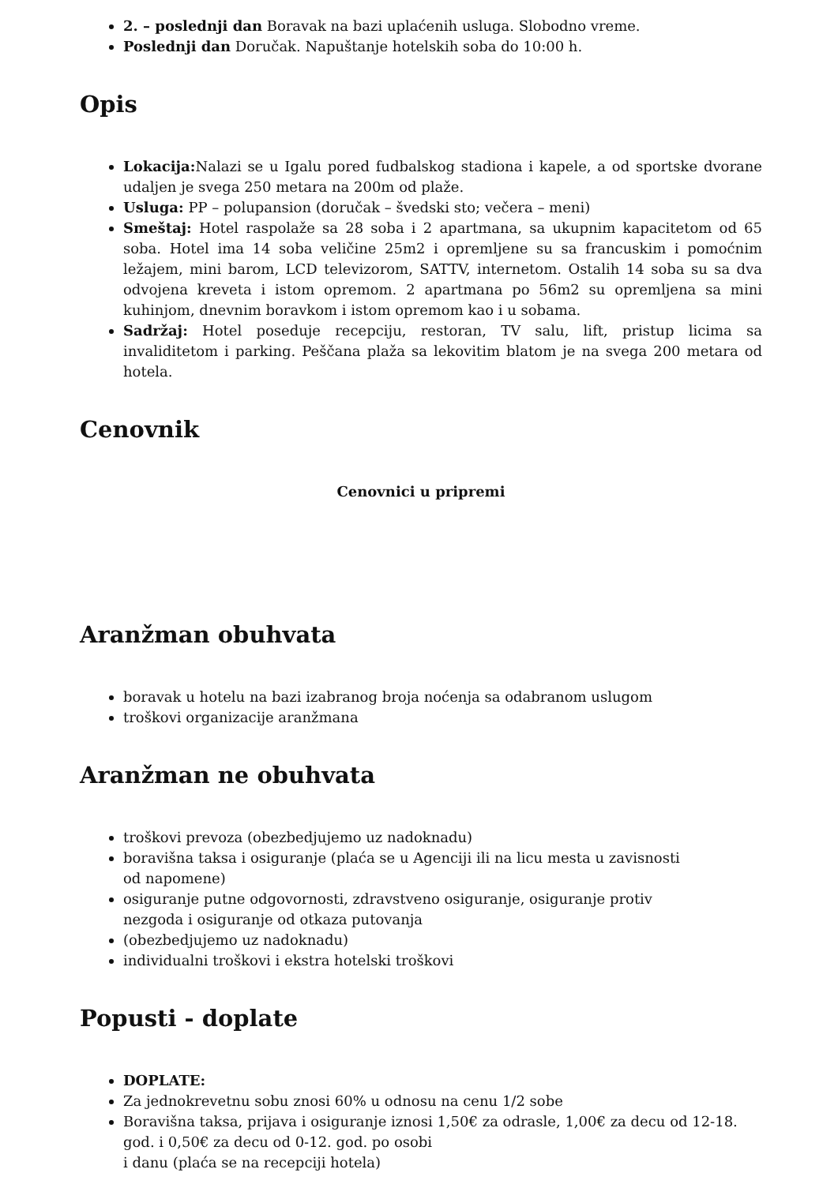2. – poslednji dan Boravak na bazi uplaćenih usluga. Slobodno vreme.
Poslednji dan Doručak. Napuštanje hotelskih soba do 10:00 h.
Opis
Lokacija: Nalazi se u Igalu pored fudbalskog stadiona i kapele, a od sportske dvorane udaljen je svega 250 metara na 200m od plaže.
Usluga: PP – polupansion (doručak – švedski sto; večera – meni)
Smeštaj: Hotel raspolaže sa 28 soba i 2 apartmana, sa ukupnim kapacitetom od 65 soba. Hotel ima 14 soba veličine 25m2 i opremljene su sa francuskim i pomoćnim ležajem, mini barom, LCD televizorom, SATTV, internetom. Ostalih 14 soba su sa dva odvojena kreveta i istom opremom. 2 apartmana po 56m2 su opremljena sa mini kuhinjom, dnevnim boravkom i istom opremom kao i u sobama.
Sadržaj: Hotel poseduje recepciju, restoran, TV salu, lift, pristup licima sa invaliditetom i parking. Peščana plaža sa lekovitim blatom je na svega 200 metara od hotela.
Cenovnik
Cenovnici u pripremi
Aranžman obuhvata
boravak u hotelu na bazi izabranog broja noćenja sa odabranom uslugom
troškovi organizacije aranžmana
Aranžman ne obuhvata
troškovi prevoza (obezbedjujemo uz nadoknadu)
boravišna taksa i osiguranje (plaća se u Agenciji ili na licu mesta u zavisnosti od napomene)
osiguranje putne odgovornosti, zdravstveno osiguranje, osiguranje protiv nezgoda i osiguranje od otkaza putovanja
(obezbedjujemo uz nadoknadu)
individualni troškovi i ekstra hotelski troškovi
Popusti - doplate
DOPLATE:
Za jednokrevetnu sobu znosi 60% u odnosu na cenu 1/2 sobe
Boravišna taksa, prijava i osiguranje iznosi 1,50€ za odrasle, 1,00€ za decu od 12-18. god. i 0,50€ za decu od 0-12. god. po osobi
i danu (plaća se na recepciji hotela)